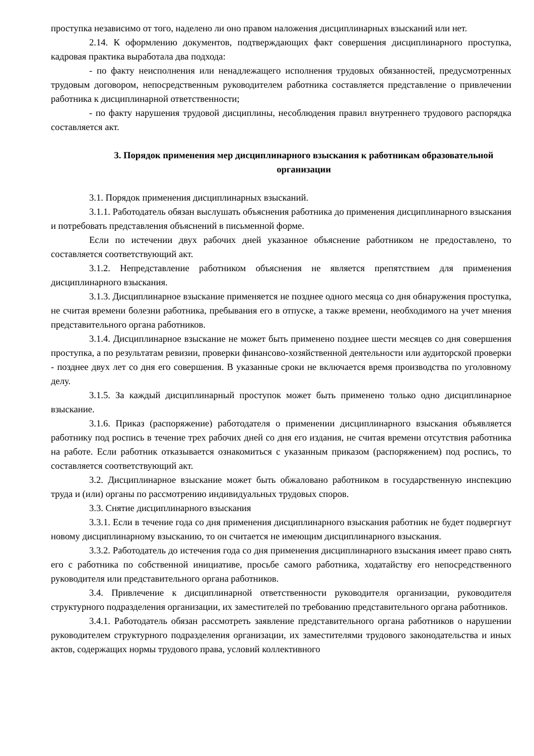проступка независимо от того, наделено ли оно правом наложения дисциплинарных взысканий или нет.
2.14. К оформлению документов, подтверждающих факт совершения дисциплинарного проступка, кадровая практика выработала два подхода:
- по факту неисполнения или ненадлежащего исполнения трудовых обязанностей, предусмотренных трудовым договором, непосредственным руководителем работника составляется представление о привлечении работника к дисциплинарной ответственности;
- по факту нарушения трудовой дисциплины, несоблюдения правил внутреннего трудового распорядка составляется акт.
3. Порядок применения мер дисциплинарного взыскания к работникам образовательной организации
3.1. Порядок применения дисциплинарных взысканий.
3.1.1. Работодатель обязан выслушать объяснения работника до применения дисциплинарного взыскания и потребовать представления объяснений в письменной форме.
Если по истечении двух рабочих дней указанное объяснение работником не предоставлено, то составляется соответствующий акт.
3.1.2. Непредставление работником объяснения не является препятствием для применения дисциплинарного взыскания.
3.1.3. Дисциплинарное взыскание применяется не позднее одного месяца со дня обнаружения проступка, не считая времени болезни работника, пребывания его в отпуске, а также времени, необходимого на учет мнения представительного органа работников.
3.1.4. Дисциплинарное взыскание не может быть применено позднее шести месяцев со дня совершения проступка, а по результатам ревизии, проверки финансово-хозяйственной деятельности или аудиторской проверки - позднее двух лет со дня его совершения. В указанные сроки не включается время производства по уголовному делу.
3.1.5. За каждый дисциплинарный проступок может быть применено только одно дисциплинарное взыскание.
3.1.6. Приказ (распоряжение) работодателя о применении дисциплинарного взыскания объявляется работнику под роспись в течение трех рабочих дней со дня его издания, не считая времени отсутствия работника на работе. Если работник отказывается ознакомиться с указанным приказом (распоряжением) под роспись, то составляется соответствующий акт.
3.2. Дисциплинарное взыскание может быть обжаловано работником в государственную инспекцию труда и (или) органы по рассмотрению индивидуальных трудовых споров.
3.3. Снятие дисциплинарного взыскания
3.3.1. Если в течение года со дня применения дисциплинарного взыскания работник не будет подвергнут новому дисциплинарному взысканию, то он считается не имеющим дисциплинарного взыскания.
3.3.2. Работодатель до истечения года со дня применения дисциплинарного взыскания имеет право снять его с работника по собственной инициативе, просьбе самого работника, ходатайству его непосредственного руководителя или представительного органа работников.
3.4. Привлечение к дисциплинарной ответственности руководителя организации, руководителя структурного подразделения организации, их заместителей по требованию представительного органа работников.
3.4.1. Работодатель обязан рассмотреть заявление представительного органа работников о нарушении руководителем структурного подразделения организации, их заместителями трудового законодательства и иных актов, содержащих нормы трудового права, условий коллективного